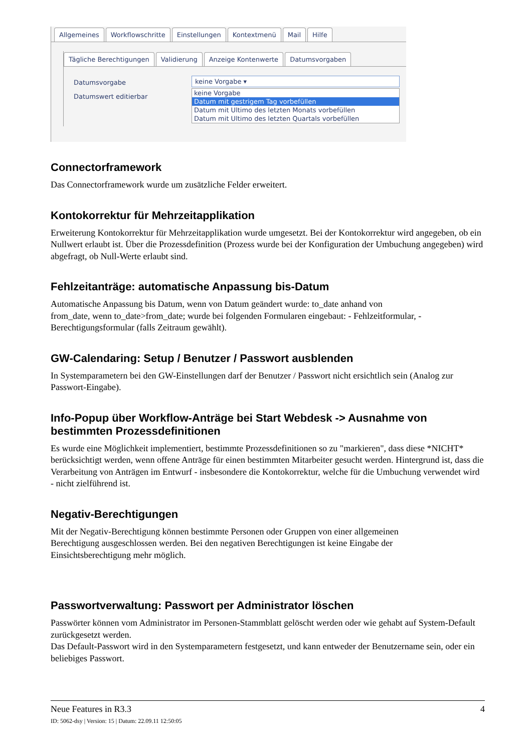Allgemeines Workflowschritte Einstellungen Kontextmenü Mail Hilfe
Tägliche Berechtigungen Validierung Anzeige Kontenwerte Datumsvorgaben
Datumsvorgabe
Datumswert editierbar
keine Vorgabe ▾
keine Vorgabe
Datum mit gestrigem Tag vorbefüllen
Datum mit Ultimo des letzten Monats vorbefüllen
Datum mit Ultimo des letzten Quartals vorbefüllen
Connectorframework
Das Connectorframework wurde um zusätzliche Felder erweitert.
Kontokorrektur für Mehrzeitapplikation
Erweiterung Kontokorrektur für Mehrzeitapplikation wurde umgesetzt. Bei der Kontokorrektur wird angegeben, ob ein Nullwert erlaubt ist. Über die Prozessdefinition (Prozess wurde bei der Konfiguration der Umbuchung angegeben) wird abgefragt, ob Null-Werte erlaubt sind.
Fehlzeitanträge: automatische Anpassung bis-Datum
Automatische Anpassung bis Datum, wenn von Datum geändert wurde: to_date anhand von
from_date, wenn to_date>from_date; wurde bei folgenden Formularen eingebaut: - Fehlzeitformular, - Berechtigungsformular (falls Zeitraum gewählt).
GW-Calendaring: Setup / Benutzer / Passwort ausblenden
In Systemparametern bei den GW-Einstellungen darf der Benutzer / Passwort nicht ersichtlich sein (Analog zur Passwort-Eingabe).
Info-Popup über Workflow-Anträge bei Start Webdesk -> Ausnahme von bestimmten Prozessdefinitionen
Es wurde eine Möglichkeit implementiert, bestimmte Prozessdefinitionen so zu "markieren", dass diese *NICHT* berücksichtigt werden, wenn offene Anträge für einen bestimmten Mitarbeiter gesucht werden. Hintergrund ist, dass die Verarbeitung von Anträgen im Entwurf - insbesondere die Kontokorrektur, welche für die Umbuchung verwendet wird - nicht zielführend ist.
Negativ-Berechtigungen
Mit der Negativ-Berechtigung können bestimmte Personen oder Gruppen von einer allgemeinen
Berechtigung ausgeschlossen werden. Bei den negativen Berechtigungen ist keine Eingabe der
Einsichtsberechtigung mehr möglich.
Passwortverwaltung: Passwort per Administrator löschen
Passwörter können vom Administrator im Personen-Stammblatt gelöscht werden oder wie gehabt auf System-Default zurückgesetzt werden.
Das Default-Passwort wird in den Systemparametern festgesetzt, und kann entweder der Benutzername sein, oder ein beliebiges Passwort.
Neue Features in R3.3 4
ID: 5062-dsy | Version: 15 | Datum: 22.09.11 12:50:05